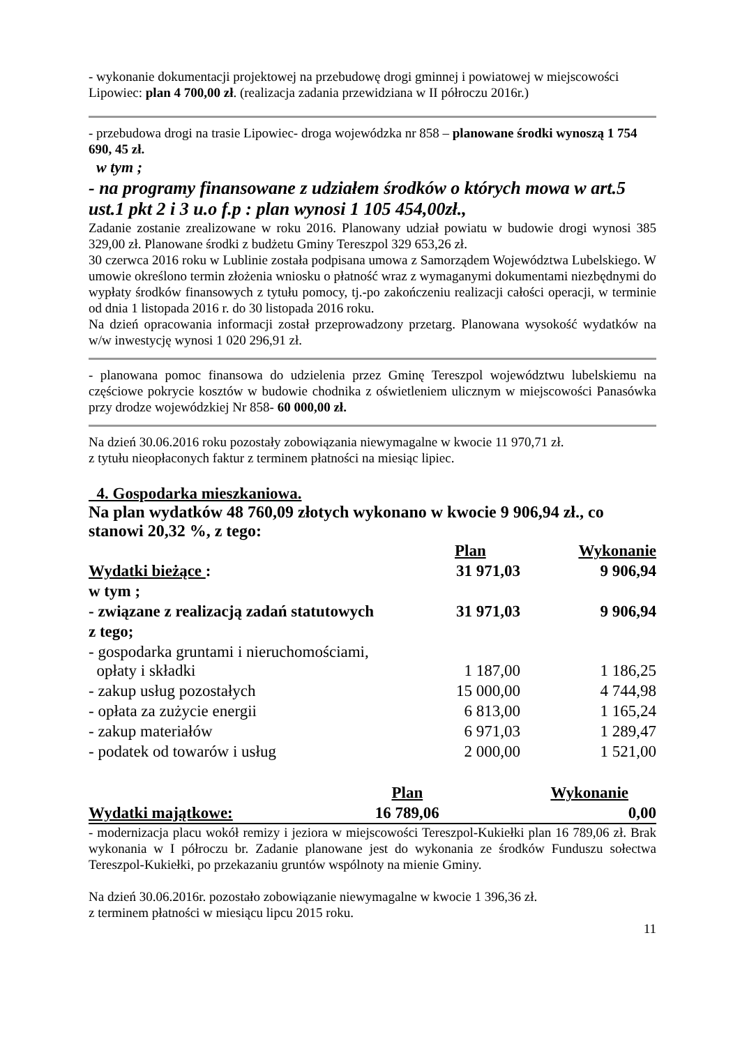- wykonanie dokumentacji projektowej na przebudowę drogi gminnej i powiatowej w miejscowości Lipowiec: plan 4 700,00 zł. (realizacja zadania przewidziana w II półroczu 2016r.)
- przebudowa drogi na trasie Lipowiec- droga wojewódzka nr 858 – planowane środki wynoszą 1 754 690, 45 zł.
w tym ;
- na programy finansowane z udziałem środków o których mowa w art.5 ust.1 pkt 2 i 3 u.o f.p : plan wynosi 1 105 454,00zł.,
Zadanie zostanie zrealizowane w roku 2016. Planowany udział powiatu w budowie drogi wynosi 385 329,00 zł. Planowane środki z budżetu Gminy Tereszpol 329 653,26 zł.
30 czerwca 2016 roku w Lublinie została podpisana umowa z Samorządem Województwa Lubelskiego. W umowie określono termin złożenia wniosku o płatność wraz z wymaganymi dokumentami niezbędnymi do wypłaty środków finansowych z tytułu pomocy, tj.-po zakończeniu realizacji całości operacji, w terminie od dnia 1 listopada 2016 r. do 30 listopada 2016 roku.
Na dzień opracowania informacji został przeprowadzony przetarg. Planowana wysokość wydatków na w/w inwestycję wynosi 1 020 296,91 zł.
- planowana pomoc finansowa do udzielenia przez Gminę Tereszpol województwu lubelskiemu na częściowe pokrycie kosztów w budowie chodnika z oświetleniem ulicznym w miejscowości Panasówka przy drodze wojewódzkiej Nr 858- 60 000,00 zł.
Na dzień 30.06.2016 roku pozostały zobowiązania niewymagalne w kwocie 11 970,71 zł.
z tytułu nieopłaconych faktur z terminem płatności na miesiąc lipiec.
4. Gospodarka mieszkaniowa.
Na plan wydatków 48 760,09 złotych wykonano w kwocie 9 906,94 zł., co stanowi 20,32 %, z tego:
| | Plan | Wykonanie |
| --- | --- | --- |
| Wydatki bieżące : | 31 971,03 | 9 906,94 |
| w tym ; | | |
| - związane z realizacją zadań statutowych | 31 971,03 | 9 906,94 |
| z tego; | | |
| - gospodarka gruntami i nieruchomościami, opłaty i składki | 1 187,00 | 1 186,25 |
| - zakup usług pozostałych | 15 000,00 | 4 744,98 |
| - opłata za zużycie energii | 6 813,00 | 1 165,24 |
| - zakup materiałów | 6 971,03 | 1 289,47 |
| - podatek od towarów i usług | 2 000,00 | 1 521,00 |
| | Plan | Wykonanie |
| --- | --- | --- |
| Wydatki majątkowe: | 16 789,06 | 0,00 |
- modernizacja placu wokół remizy i jeziora w miejscowości Tereszpol-Kukiełki plan 16 789,06 zł. Brak wykonania w I półroczu br. Zadanie planowane jest do wykonania ze środków Funduszu sołectwa Tereszpol-Kukiełki, po przekazaniu gruntów wspólnoty na mienie Gminy.
Na dzień 30.06.2016r. pozostało zobowiązanie niewymagalne w kwocie 1 396,36 zł.
z terminem płatności w miesiącu lipcu 2015 roku.
11